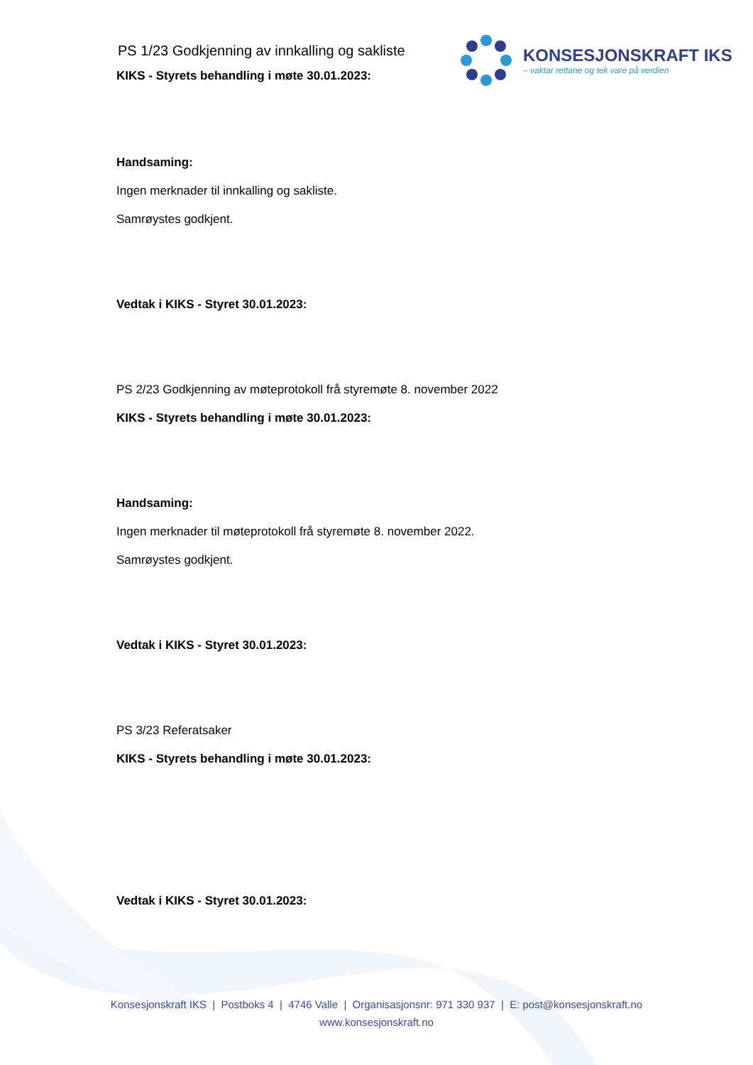KONSESJONSKRAFT IKS
– vaktar rettane og tek vare på verdien
PS 1/23 Godkjenning av innkalling og sakliste
KIKS - Styrets behandling i møte 30.01.2023:
Handsaming:
Ingen merknader til innkalling og sakliste.
Samrøystes godkjent.
Vedtak i KIKS - Styret 30.01.2023:
PS 2/23 Godkjenning av møteprotokoll frå styremøte 8. november 2022
KIKS - Styrets behandling i møte 30.01.2023:
Handsaming:
Ingen merknader til møteprotokoll frå styremøte 8. november 2022.
Samrøystes godkjent.
Vedtak i KIKS - Styret 30.01.2023:
PS 3/23 Referatsaker
KIKS - Styrets behandling i møte 30.01.2023:
Vedtak i KIKS - Styret 30.01.2023:
Konsesjonskraft IKS | Postboks 4 | 4746 Valle | Organisasjonsnr: 971 330 937 | E: post@konsesjonskraft.no
www.konsesjonskraft.no